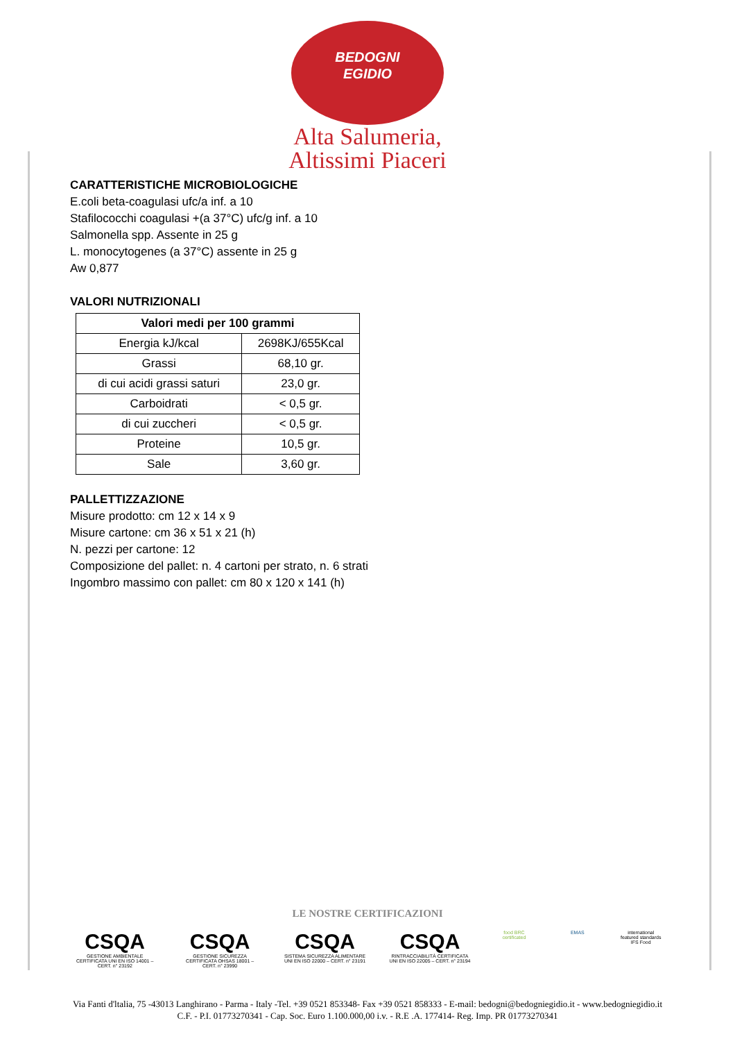BEDOGNI
EGIDIO
Alta Salumeria,
Altissimi Piaceri
CARATTERISTICHE MICROBIOLOGICHE
E.coli beta-coagulasi ufc/a inf. a 10
Stafilococchi coagulasi +(a 37°C) ufc/g inf. a 10
Salmonella spp. Assente in 25 g
L. monocytogenes (a 37°C) assente in 25 g
Aw 0,877
VALORI NUTRIZIONALI
| Valori medi per 100 grammi | |
| --- | --- |
| Energia kJ/kcal | 2698KJ/655Kcal |
| Grassi | 68,10 gr. |
| di cui acidi grassi saturi | 23,0 gr. |
| Carboidrati | < 0,5 gr. |
| di cui zuccheri | < 0,5 gr. |
| Proteine | 10,5 gr. |
| Sale | 3,60 gr. |
PALLETTIZZAZIONE
Misure prodotto: cm 12 x 14 x 9
Misure cartone: cm 36 x 51 x 21 (h)
N. pezzi per cartone: 12
Composizione del pallet: n. 4 cartoni per strato, n. 6 strati
Ingombro massimo con pallet: cm 80 x 120 x 141 (h)
LE NOSTRE CERTIFICAZIONI
CSQA
GESTIONE AMBIENTALE CERTIFICATA UNI EN ISO 14001 – CERT. n° 23192
CSQA
GESTIONE SICUREZZA CERTIFICATA OHSAS 18001 – CERT. n° 23990
CSQA
SISTEMA SICUREZZA ALIMENTARE UNI EN ISO 22000 – CERT. n° 23191
CSQA
RINTRACCIABILITÀ CERTIFICATA UNI EN ISO 22005 – CERT. n° 23194
food BRC certificated
EMAS international featured standards IFS Food
Via Fanti d'ltalia, 75 -43013 Langhirano - Parma - Italy -Tel. +39 0521 853348- Fax +39 0521 858333 - E-mail: bedogni@bedogniegidio.it - www.bedogniegidio.it
C.F. - P.I. 01773270341 - Cap. Soc. Euro 1.100.000,00 i.v. - R.E .A. 177414- Reg. Imp. PR 01773270341